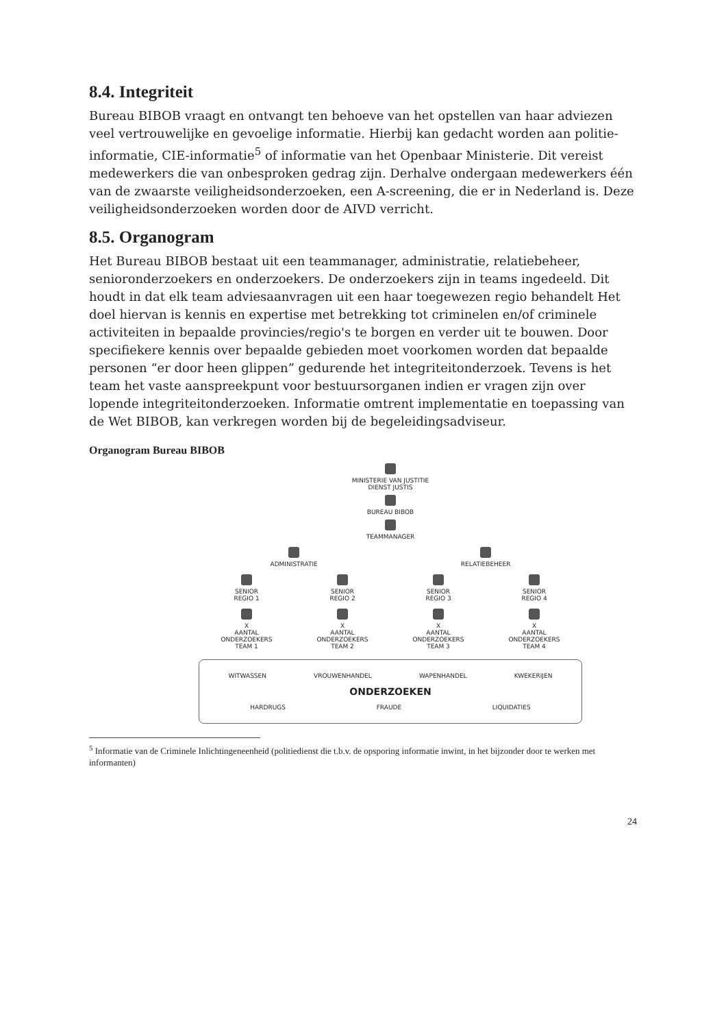8.4. Integriteit
Bureau BIBOB vraagt en ontvangt ten behoeve van het opstellen van haar adviezen veel vertrouwelijke en gevoelige informatie. Hierbij kan gedacht worden aan politie-informatie, CIE-informatie<sup>5</sup> of informatie van het Openbaar Ministerie. Dit vereist medewerkers die van onbesproken gedrag zijn. Derhalve ondergaan medewerkers één van de zwaarste veiligheidsonderzoeken, een A-screening, die er in Nederland is. Deze veiligheidsonderzoeken worden door de AIVD verricht.
8.5. Organogram
Het Bureau BIBOB bestaat uit een teammanager, administratie, relatiebeheer, senioronderzoekers en onderzoekers. De onderzoekers zijn in teams ingedeeld. Dit houdt in dat elk team adviesaanvragen uit een haar toegewezen regio behandelt Het doel hiervan is kennis en expertise met betrekking tot criminelen en/of criminele activiteiten in bepaalde provincies/regio's te borgen en verder uit te bouwen. Door specifiekere kennis over bepaalde gebieden moet voorkomen worden dat bepaalde personen “er door heen glippen” gedurende het integriteitonderzoek. Tevens is het team het vaste aanspreekpunt voor bestuursorganen indien er vragen zijn over lopende integriteitonderzoeken. Informatie omtrent implementatie en toepassing van de Wet BIBOB, kan verkregen worden bij de begeleidingsadviseur.
Organogram Bureau BIBOB
MINISTERIE VAN JUSTITIE
DIENST JUSTIS
BUREAU BIBOB
TEAMMANAGER
ADMINISTRATIE
RELATIEBEHEER
SENIOR
REGIO 1
SENIOR
REGIO 2
SENIOR
REGIO 3
SENIOR
REGIO 4
X
AANTAL
ONDERZOEKERS
TEAM 1
X
AANTAL
ONDERZOEKERS
TEAM 2
X
AANTAL
ONDERZOEKERS
TEAM 3
X
AANTAL
ONDERZOEKERS
TEAM 4
WITWASSEN VROUWENHANDEL WAPENHANDEL KWEKERIJEN
ONDERZOEKEN
HARDRUGS FRAUDE LIQUIDATIES
<sup>5</sup> Informatie van de Criminele Inlichtingeneenheid (politiedienst die t.b.v. de opsporing informatie inwint, in het bijzonder door te werken met informanten)
24